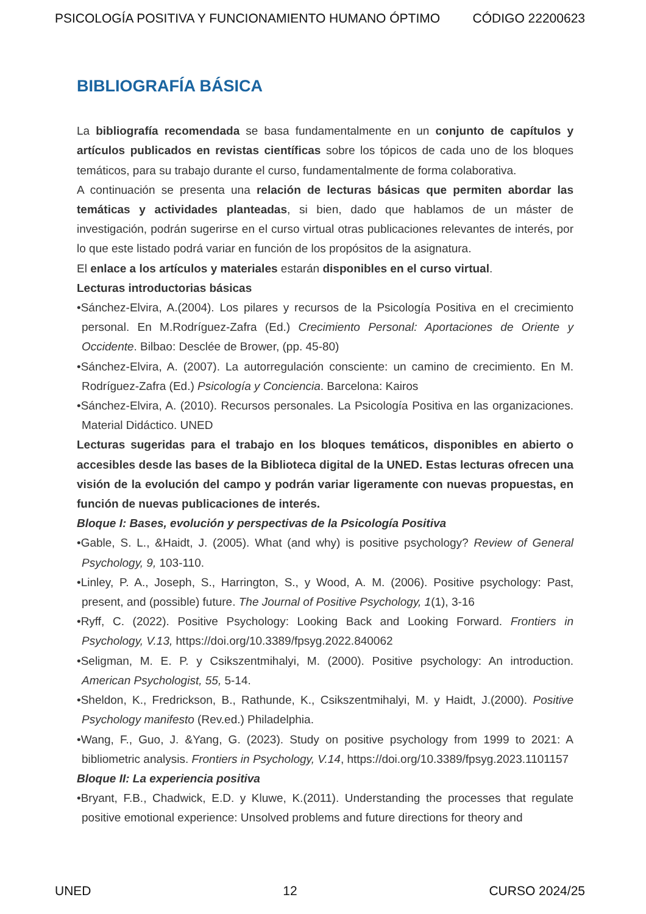PSICOLOGÍA POSITIVA Y FUNCIONAMIENTO HUMANO ÓPTIMO CÓDIGO 22200623
BIBLIOGRAFÍA BÁSICA
La bibliografía recomendada se basa fundamentalmente en un conjunto de capítulos y artículos publicados en revistas científicas sobre los tópicos de cada uno de los bloques temáticos, para su trabajo durante el curso, fundamentalmente de forma colaborativa.
A continuación se presenta una relación de lecturas básicas que permiten abordar las temáticas y actividades planteadas, si bien, dado que hablamos de un máster de investigación, podrán sugerirse en el curso virtual otras publicaciones relevantes de interés, por lo que este listado podrá variar en función de los propósitos de la asignatura.
El enlace a los artículos y materiales estarán disponibles en el curso virtual.
Lecturas introductorias básicas
•Sánchez-Elvira, A.(2004). Los pilares y recursos de la Psicología Positiva en el crecimiento personal. En M.Rodríguez-Zafra (Ed.) Crecimiento Personal: Aportaciones de Oriente y Occidente. Bilbao: Desclée de Brower, (pp. 45-80)
•Sánchez-Elvira, A. (2007). La autorregulación consciente: un camino de crecimiento. En M. Rodríguez-Zafra (Ed.) Psicología y Conciencia. Barcelona: Kairos
•Sánchez-Elvira, A. (2010). Recursos personales. La Psicología Positiva en las organizaciones. Material Didáctico. UNED
Lecturas sugeridas para el trabajo en los bloques temáticos, disponibles en abierto o accesibles desde las bases de la Biblioteca digital de la UNED. Estas lecturas ofrecen una visión de la evolución del campo y podrán variar ligeramente con nuevas propuestas, en función de nuevas publicaciones de interés.
Bloque I: Bases, evolución y perspectivas de la Psicología Positiva
•Gable, S. L., &Haidt, J. (2005). What (and why) is positive psychology? Review of General Psychology, 9, 103-110.
•Linley, P. A., Joseph, S., Harrington, S., y Wood, A. M. (2006). Positive psychology: Past, present, and (possible) future. The Journal of Positive Psychology, 1(1), 3-16
•Ryff, C. (2022). Positive Psychology: Looking Back and Looking Forward. Frontiers in Psychology, V.13, https://doi.org/10.3389/fpsyg.2022.840062
•Seligman, M. E. P. y Csikszentmihalyi, M. (2000). Positive psychology: An introduction. American Psychologist, 55, 5-14.
•Sheldon, K., Fredrickson, B., Rathunde, K., Csikszentmihalyi, M. y Haidt, J.(2000). Positive Psychology manifesto (Rev.ed.) Philadelphia.
•Wang, F., Guo, J. &Yang, G. (2023). Study on positive psychology from 1999 to 2021: A bibliometric analysis. Frontiers in Psychology, V.14, https://doi.org/10.3389/fpsyg.2023.1101157
Bloque II: La experiencia positiva
•Bryant, F.B., Chadwick, E.D. y Kluwe, K.(2011). Understanding the processes that regulate positive emotional experience: Unsolved problems and future directions for theory and
UNED 12 CURSO 2024/25